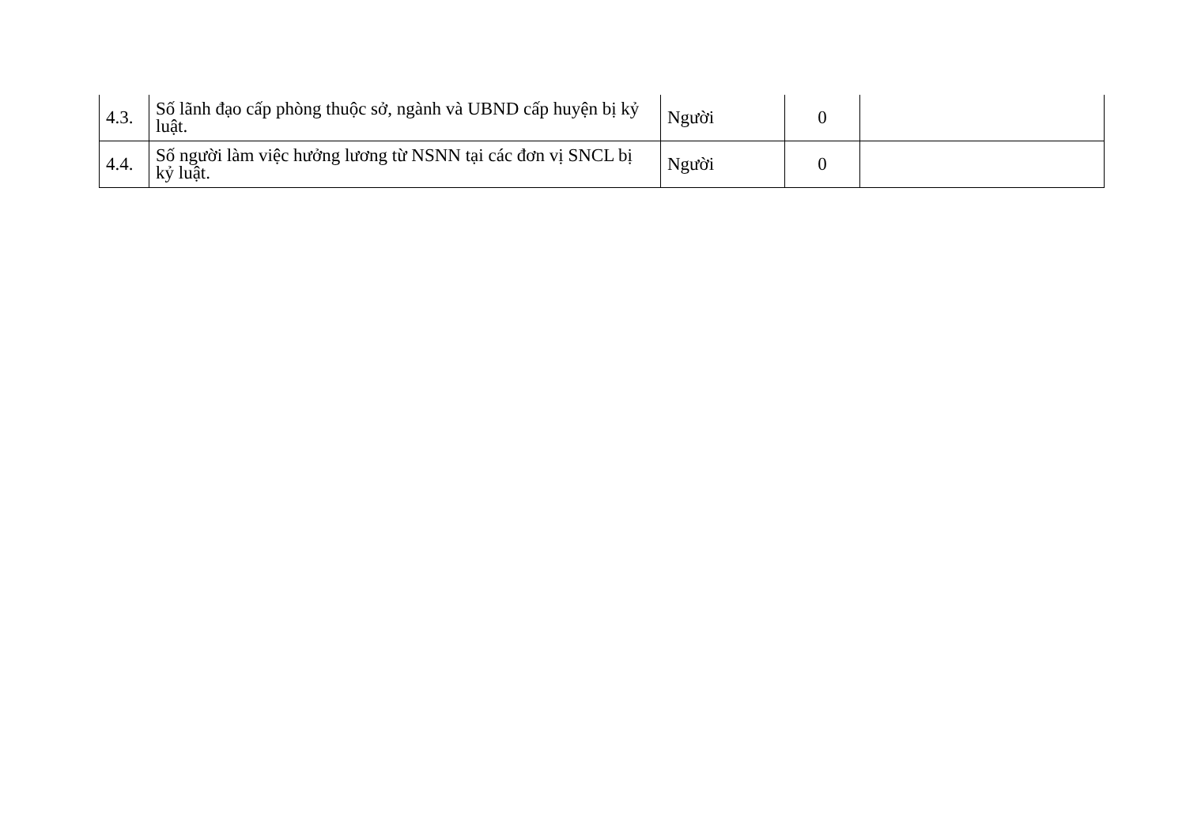| 4.3. | Số lãnh đạo cấp phòng thuộc sở, ngành và UBND cấp huyện bị kỷ luật. | Người | 0 | |
| 4.4. | Số người làm việc hưởng lương từ NSNN tại các đơn vị SNCL bị kỷ luật. | Người | 0 | |